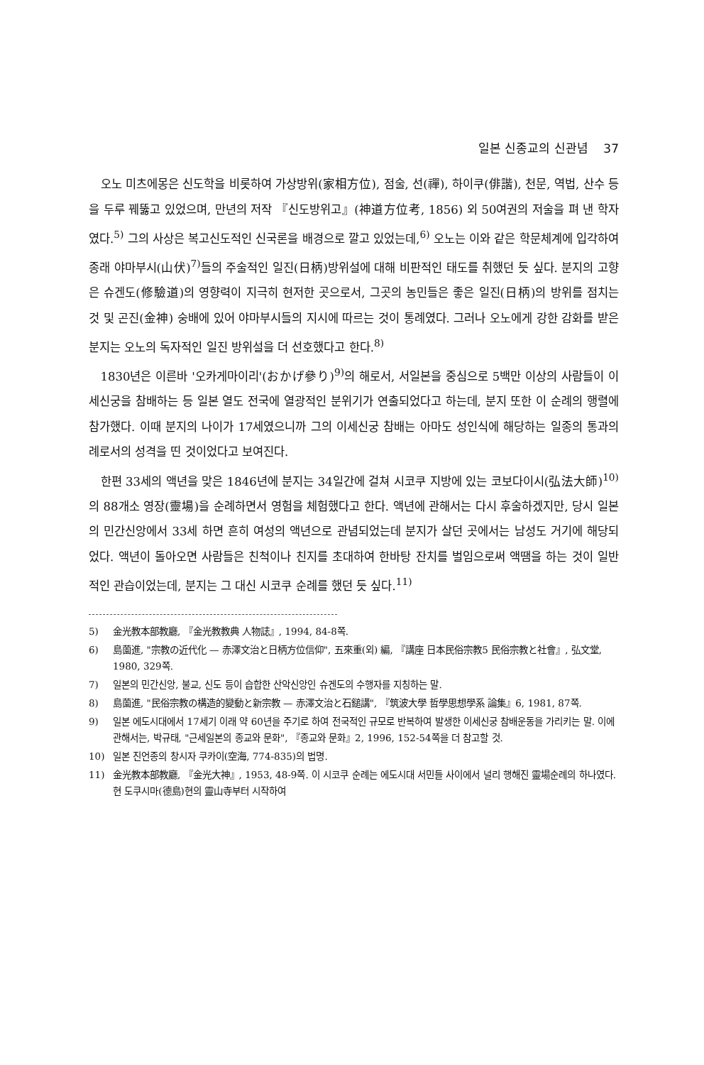일본 신종교의 신관념 37
오노 미츠에몽은 신도학을 비롯하여 가상방위(家相方位), 점술, 선(禪), 하이쿠(俳諧), 천문, 역법, 산수 등을 두루 꿰뚫고 있었으며, 만년의 저작 『신도방위고』(神道方位考, 1856) 외 50여권의 저술을 펴 낸 학자였다.<sup>5)</sup> 그의 사상은 복고신도적인 신국론을 배경으로 깔고 있었는데,<sup>6)</sup> 오노는 이와 같은 학문체계에 입각하여 종래 야마부시(山伏)<sup>7)</sup>들의 주술적인 일진(日柄)방위설에 대해 비판적인 태도를 취했던 듯 싶다. 분지의 고향은 슈겐도(修驗道)의 영향력이 지극히 현저한 곳으로서, 그곳의 농민들은 좋은 일진(日柄)의 방위를 점치는 것 및 곤진(金神) 숭배에 있어 야마부시들의 지시에 따르는 것이 통례였다. 그러나 오노에게 강한 감화를 받은 분지는 오노의 독자적인 일진 방위설을 더 선호했다고 한다.<sup>8)</sup>
1830년은 이른바 '오카게마이리'(おかげ參り)<sup>9)</sup>의 해로서, 서일본을 중심으로 5백만 이상의 사람들이 이세신궁을 참배하는 등 일본 열도 전국에 열광적인 분위기가 연출되었다고 하는데, 분지 또한 이 순례의 행렬에 참가했다. 이때 분지의 나이가 17세였으니까 그의 이세신궁 참배는 아마도 성인식에 해당하는 일종의 통과의례로서의 성격을 띤 것이었다고 보여진다.
한편 33세의 액년을 맞은 1846년에 분지는 34일간에 걸쳐 시코쿠 지방에 있는 코보다이시(弘法大師)<sup>10)</sup>의 88개소 영장(靈場)을 순례하면서 영험을 체험했다고 한다. 액년에 관해서는 다시 후술하겠지만, 당시 일본의 민간신앙에서 33세 하면 흔히 여성의 액년으로 관념되었는데 분지가 살던 곳에서는 남성도 거기에 해당되었다. 액년이 돌아오면 사람들은 친척이나 친지를 초대하여 한바탕 잔치를 벌임으로써 액땜을 하는 것이 일반적인 관습이었는데, 분지는 그 대신 시코쿠 순례를 했던 듯 싶다.<sup>11)</sup>
5) 金光教本部教廳, 『金光教教典 人物誌』, 1994, 84-8쪽.
6) 島薗進, "宗教の近代化 — 赤澤文治と日柄方位信仰", 五來重(외) 編, 『講座 日本民俗宗教5 民俗宗教と社會』, 弘文堂, 1980, 329쪽.
7) 일본의 민간신앙, 불교, 신도 등이 습합한 산악신앙인 슈겐도의 수행자를 지칭하는 말.
8) 島薗進, "民俗宗教の構造的變動と新宗教 — 赤澤文治と石鎚講", 『筑波大學 哲學思想學系 論集』6, 1981, 87쪽.
9) 일본 에도시대에서 17세기 이래 약 60년을 주기로 하여 전국적인 규모로 반복하여 발생한 이세신궁 참배운동을 가리키는 말. 이에 관해서는, 박규태, "근세일본의 종교와 문화", 『종교와 문화』2, 1996, 152-54쪽을 더 참고할 것.
10) 일본 진언종의 창시자 쿠카이(空海, 774-835)의 법명.
11) 金光教本部教廳, 『金光大神』, 1953, 48-9쪽. 이 시코쿠 순례는 에도시대 서민들 사이에서 널리 행해진 靈場순례의 하나였다. 현 도쿠시마(德島)현의 靈山寺부터 시작하여